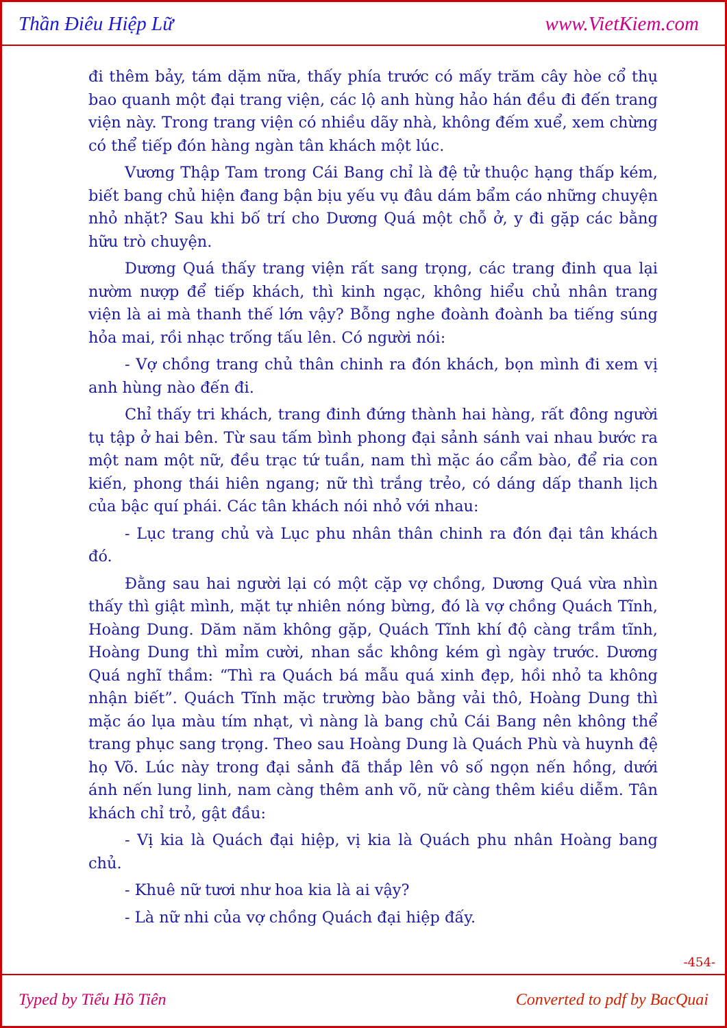Thần Điêu Hiệp Lữ www.VietKiem.com
đi thêm bảy, tám dặm nữa, thấy phía trước có mấy trăm cây hòe cổ thụ bao quanh một đại trang viện, các lộ anh hùng hảo hán đều đi đến trang viện này. Trong trang viện có nhiều dãy nhà, không đếm xuể, xem chừng có thể tiếp đón hàng ngàn tân khách một lúc.
Vương Thập Tam trong Cái Bang chỉ là đệ tử thuộc hạng thấp kém, biết bang chủ hiện đang bận bịu yếu vụ đâu dám bẩm cáo những chuyện nhỏ nhặt? Sau khi bố trí cho Dương Quá một chỗ ở, y đi gặp các bằng hữu trò chuyện.
Dương Quá thấy trang viện rất sang trọng, các trang đinh qua lại nườm nượp để tiếp khách, thì kinh ngạc, không hiểu chủ nhân trang viện là ai mà thanh thế lớn vậy? Bỗng nghe đoành đoành ba tiếng súng hỏa mai, rồi nhạc trống tấu lên. Có người nói:
- Vợ chồng trang chủ thân chinh ra đón khách, bọn mình đi xem vị anh hùng nào đến đi.
Chỉ thấy tri khách, trang đinh đứng thành hai hàng, rất đông người tụ tập ở hai bên. Từ sau tấm bình phong đại sảnh sánh vai nhau bước ra một nam một nữ, đều trạc tứ tuần, nam thì mặc áo cẩm bào, để ria con kiến, phong thái hiên ngang; nữ thì trắng trẻo, có dáng dấp thanh lịch của bậc quí phái. Các tân khách nói nhỏ với nhau:
- Lục trang chủ và Lục phu nhân thân chinh ra đón đại tân khách đó.
Đằng sau hai người lại có một cặp vợ chồng, Dương Quá vừa nhìn thấy thì giật mình, mặt tự nhiên nóng bừng, đó là vợ chồng Quách Tĩnh, Hoàng Dung. Dăm năm không gặp, Quách Tĩnh khí độ càng trầm tĩnh, Hoàng Dung thì mỉm cười, nhan sắc không kém gì ngày trước. Dương Quá nghĩ thầm: “Thì ra Quách bá mẫu quá xinh đẹp, hồi nhỏ ta không nhận biết”. Quách Tĩnh mặc trường bào bằng vải thô, Hoàng Dung thì mặc áo lụa màu tím nhạt, vì nàng là bang chủ Cái Bang nên không thể trang phục sang trọng. Theo sau Hoàng Dung là Quách Phù và huynh đệ họ Võ. Lúc này trong đại sảnh đã thắp lên vô số ngọn nến hồng, dưới ánh nến lung linh, nam càng thêm anh võ, nữ càng thêm kiều diễm. Tân khách chỉ trỏ, gật đầu:
- Vị kia là Quách đại hiệp, vị kia là Quách phu nhân Hoàng bang chủ.
- Khuê nữ tươi như hoa kia là ai vậy?
- Là nữ nhi của vợ chồng Quách đại hiệp đấy.
-454-
Typed by Tiểu Hồ Tiên Converted to pdf by BacQuai